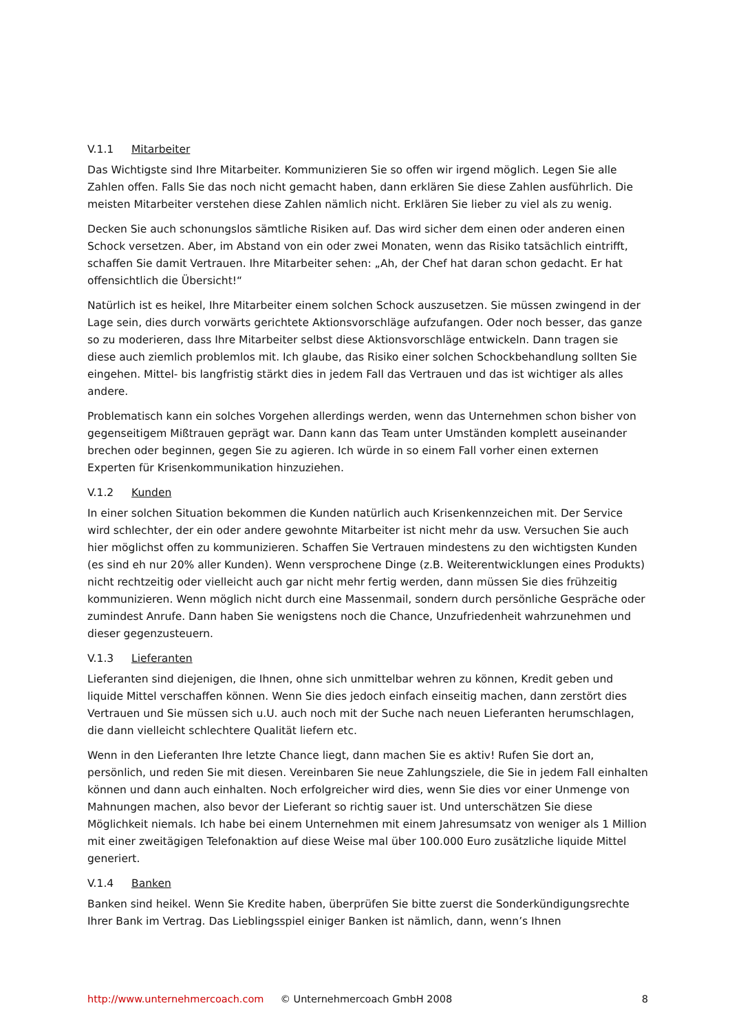V.1.1 Mitarbeiter
Das Wichtigste sind Ihre Mitarbeiter. Kommunizieren Sie so offen wir irgend möglich. Legen Sie alle Zahlen offen. Falls Sie das noch nicht gemacht haben, dann erklären Sie diese Zahlen ausführlich. Die meisten Mitarbeiter verstehen diese Zahlen nämlich nicht. Erklären Sie lieber zu viel als zu wenig.
Decken Sie auch schonungslos sämtliche Risiken auf. Das wird sicher dem einen oder anderen einen Schock versetzen. Aber, im Abstand von ein oder zwei Monaten, wenn das Risiko tatsächlich eintrifft, schaffen Sie damit Vertrauen. Ihre Mitarbeiter sehen: „Ah, der Chef hat daran schon gedacht. Er hat offensichtlich die Übersicht!“
Natürlich ist es heikel, Ihre Mitarbeiter einem solchen Schock auszusetzen. Sie müssen zwingend in der Lage sein, dies durch vorwärts gerichtete Aktionsvorschläge aufzufangen. Oder noch besser, das ganze so zu moderieren, dass Ihre Mitarbeiter selbst diese Aktionsvorschläge entwickeln. Dann tragen sie diese auch ziemlich problemlos mit. Ich glaube, das Risiko einer solchen Schockbehandlung sollten Sie eingehen. Mittel- bis langfristig stärkt dies in jedem Fall das Vertrauen und das ist wichtiger als alles andere.
Problematisch kann ein solches Vorgehen allerdings werden, wenn das Unternehmen schon bisher von gegenseitigem Mißtrauen geprägt war. Dann kann das Team unter Umständen komplett auseinander brechen oder beginnen, gegen Sie zu agieren. Ich würde in so einem Fall vorher einen externen Experten für Krisenkommunikation hinzuziehen.
V.1.2 Kunden
In einer solchen Situation bekommen die Kunden natürlich auch Krisenkennzeichen mit. Der Service wird schlechter, der ein oder andere gewohnte Mitarbeiter ist nicht mehr da usw. Versuchen Sie auch hier möglichst offen zu kommunizieren. Schaffen Sie Vertrauen mindestens zu den wichtigsten Kunden (es sind eh nur 20% aller Kunden). Wenn versprochene Dinge (z.B. Weiterentwicklungen eines Produkts) nicht rechtzeitig oder vielleicht auch gar nicht mehr fertig werden, dann müssen Sie dies frühzeitig kommunizieren. Wenn möglich nicht durch eine Massenmail, sondern durch persönliche Gespräche oder zumindest Anrufe. Dann haben Sie wenigstens noch die Chance, Unzufriedenheit wahrzunehmen und dieser gegenzusteuern.
V.1.3 Lieferanten
Lieferanten sind diejenigen, die Ihnen, ohne sich unmittelbar wehren zu können, Kredit geben und liquide Mittel verschaffen können. Wenn Sie dies jedoch einfach einseitig machen, dann zerstört dies Vertrauen und Sie müssen sich u.U. auch noch mit der Suche nach neuen Lieferanten herumschlagen, die dann vielleicht schlechtere Qualität liefern etc.
Wenn in den Lieferanten Ihre letzte Chance liegt, dann machen Sie es aktiv! Rufen Sie dort an, persönlich, und reden Sie mit diesen. Vereinbaren Sie neue Zahlungsziele, die Sie in jedem Fall einhalten können und dann auch einhalten. Noch erfolgreicher wird dies, wenn Sie dies vor einer Unmenge von Mahnungen machen, also bevor der Lieferant so richtig sauer ist. Und unterschätzen Sie diese Möglichkeit niemals. Ich habe bei einem Unternehmen mit einem Jahresumsatz von weniger als 1 Million mit einer zweitägigen Telefonaktion auf diese Weise mal über 100.000 Euro zusätzliche liquide Mittel generiert.
V.1.4 Banken
Banken sind heikel. Wenn Sie Kredite haben, überprüfen Sie bitte zuerst die Sonderkündigungsrechte Ihrer Bank im Vertrag. Das Lieblingsspiel einiger Banken ist nämlich, dann, wenn’s Ihnen
http://www.unternehmercoach.com © Unternehmercoach GmbH 2008 8